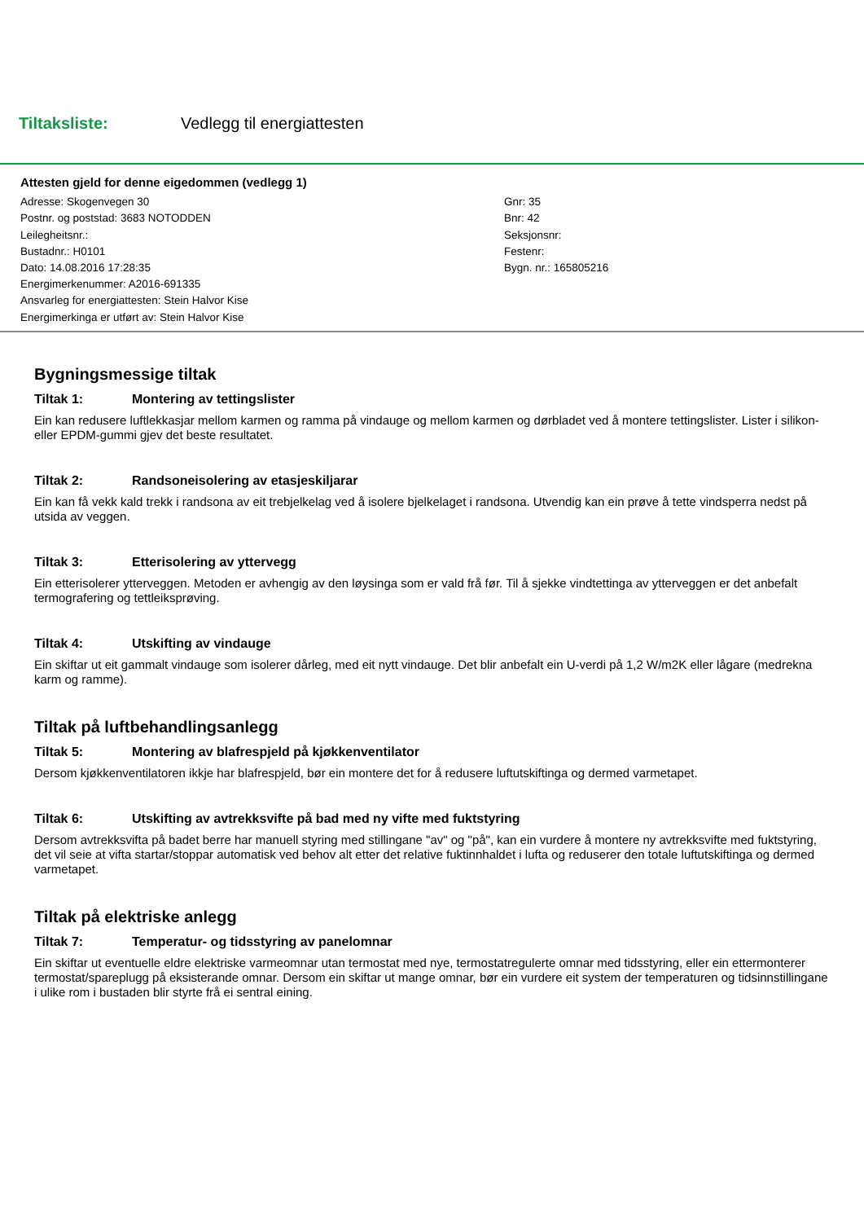Tiltaksliste: Vedlegg til energiattesten
Attesten gjeld for denne eigedommen (vedlegg 1)
Adresse: Skogenvegen 30
Postnr. og poststad: 3683 NOTODDEN
Leilegheitsnr.:
Bustadnr.: H0101
Dato: 14.08.2016 17:28:35
Energimerkenummer: A2016-691335
Ansvarleg for energiattesten: Stein Halvor Kise
Energimerkinga er utført av: Stein Halvor Kise
Gnr: 35
Bnr: 42
Seksjonsnr:
Festenr:
Bygn. nr.: 165805216
Bygningsmessige tiltak
Tiltak 1: Montering av tettingslister
Ein kan redusere luftlekkasjar mellom karmen og ramma på vindauge og mellom karmen og dørbladet ved å montere tettingslister. Lister i silikon- eller EPDM-gummi gjev det beste resultatet.
Tiltak 2: Randsoneisolering av etasjeskiljarar
Ein kan få vekk kald trekk i randsona av eit trebjelkelag ved å isolere bjelkelaget i randsona. Utvendig kan ein prøve å tette vindsperra nedst på utsida av veggen.
Tiltak 3: Etterisolering av yttervegg
Ein etterisolerer ytterveggen. Metoden er avhengig av den løysinga som er vald frå før. Til å sjekke vindtettinga av ytterveggen er det anbefalt termografering og tettleiksprøving.
Tiltak 4: Utskifting av vindauge
Ein skiftar ut eit gammalt vindauge som isolerer dårleg, med eit nytt vindauge. Det blir anbefalt ein U-verdi på 1,2 W/m2K eller lågare (medrekna karm og ramme).
Tiltak på luftbehandlingsanlegg
Tiltak 5: Montering av blafrespjeld på kjøkkenventilator
Dersom kjøkkenventilatoren ikkje har blafrespjeld, bør ein montere det for å redusere luftutskiftinga og dermed varmetapet.
Tiltak 6: Utskifting av avtrekksvifte på bad med ny vifte med fuktstyring
Dersom avtrekksvifta på badet berre har manuell styring med stillingane "av" og "på", kan ein vurdere å montere ny avtrekksvifte med fuktstyring, det vil seie at vifta startar/stoppar automatisk ved behov alt etter det relative fuktinnhaldet i lufta og reduserer den totale luftutskiftinga og dermed varmetapet.
Tiltak på elektriske anlegg
Tiltak 7: Temperatur- og tidsstyring av panelomnar
Ein skiftar ut eventuelle eldre elektriske varmeomnar utan termostat med nye, termostatregulerte omnar med tidsstyring, eller ein ettermonterer termostat/spareplugg på eksisterande omnar. Dersom ein skiftar ut mange omnar, bør ein vurdere eit system der temperaturen og tidsinnstillingane i ulike rom i bustaden blir styrte frå ei sentral eining.